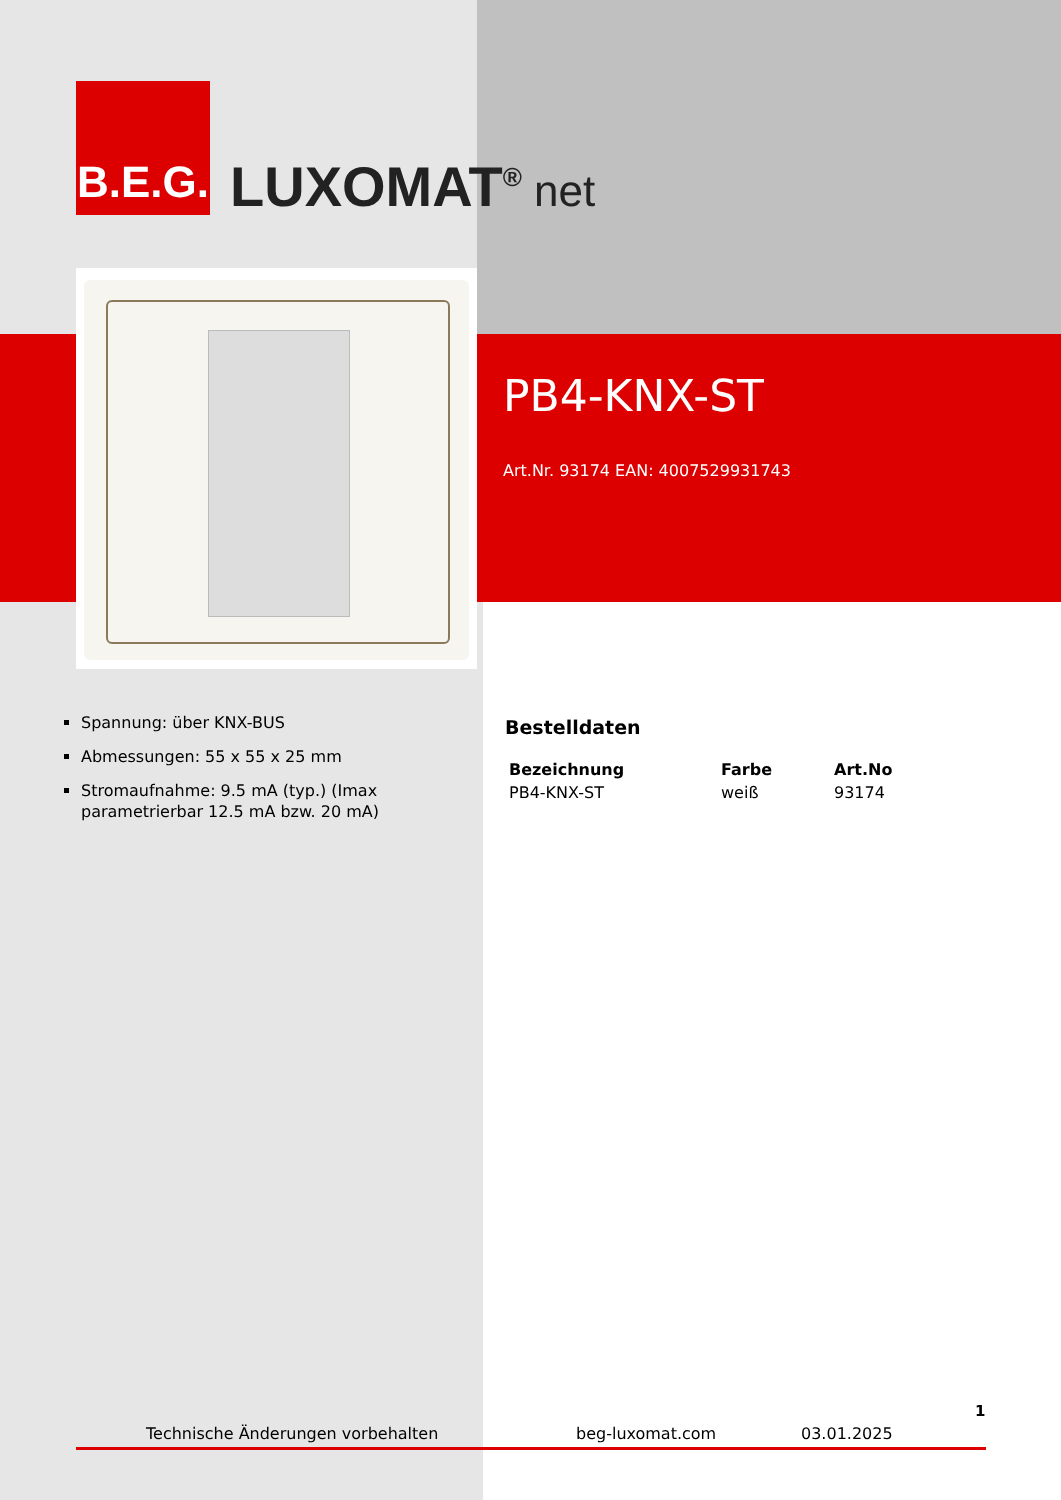B.E.G.
LUXOMAT<sup>®</sup> net
PB4-KNX-ST
Art.Nr. 93174 EAN: 4007529931743
Spannung: über KNX-BUS
Abmessungen: 55 x 55 x 25 mm
Stromaufnahme: 9.5 mA (typ.) (Imax parametrierbar 12.5 mA bzw. 20 mA)
Bestelldaten
| Bezeichnung | Farbe | Art.No |
| --- | --- | --- |
| PB4-KNX-ST | weiß | 93174 |
1
Technische Änderungen vorbehalten beg-luxomat.com 03.01.2025